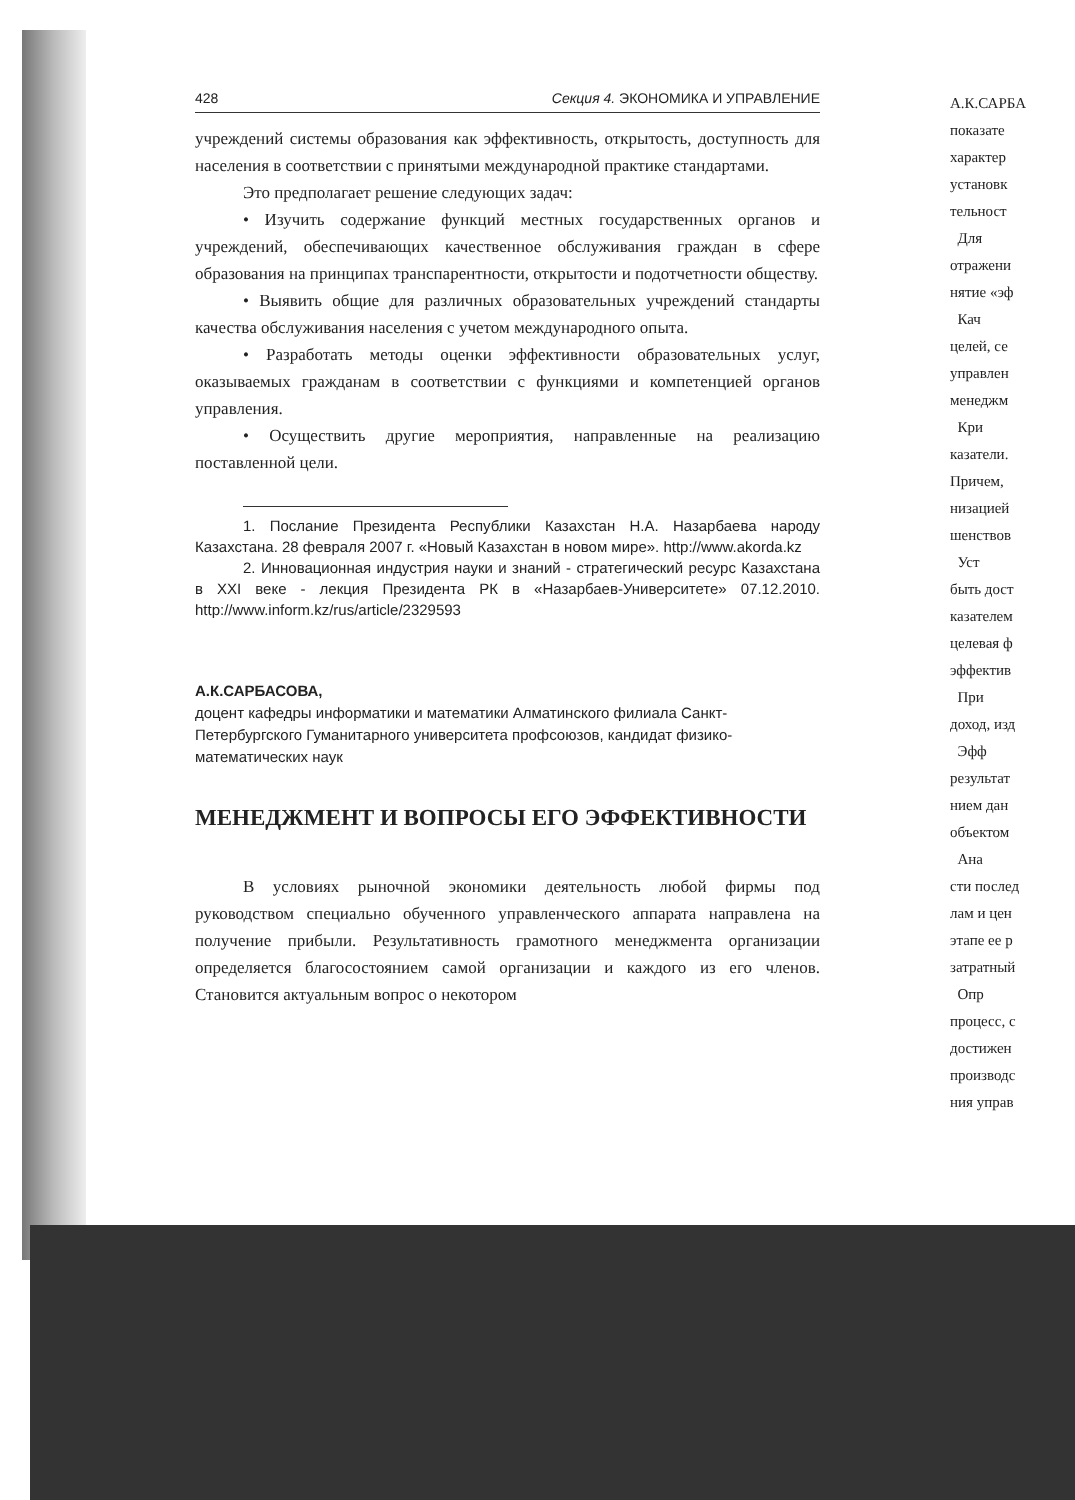428 Секция 4. ЭКОНОМИКА И УПРАВЛЕНИЕ
учреждений системы образования как эффективность, открытость, доступность для населения в соответствии с принятыми международной практике стандартами.
Это предполагает решение следующих задач:
• Изучить содержание функций местных государственных органов и учреждений, обеспечивающих качественное обслуживания граждан в сфере образования на принципах транспарентности, открытости и подотчетности обществу.
• Выявить общие для различных образовательных учреждений стандарты качества обслуживания населения с учетом международного опыта.
• Разработать методы оценки эффективности образовательных услуг, оказываемых гражданам в соответствии с функциями и компетенцией органов управления.
• Осуществить другие мероприятия, направленные на реализацию поставленной цели.
1. Послание Президента Республики Казахстан Н.А. Назарбаева народу Казахстана. 28 февраля 2007 г. «Новый Казахстан в новом мире». http://www.akorda.kz
2. Инновационная индустрия науки и знаний - стратегический ресурс Казахстана в XXI веке - лекция Президента РК в «Назарбаев-Университете» 07.12.2010. http://www.inform.kz/rus/article/2329593
А.К.САРБАСОВА,
доцент кафедры информатики и математики Алматинского филиала Санкт-Петербургского Гуманитарного университета профсоюзов, кандидат физико-математических наук
МЕНЕДЖМЕНТ И ВОПРОСЫ ЕГО ЭФФЕКТИВНОСТИ
В условиях рыночной экономики деятельность любой фирмы под руководством специально обученного управленческого аппарата направлена на получение прибыли. Результативность грамотного менеджмента организации определяется благосостоянием самой организации и каждого из его членов. Становится актуальным вопрос о некотором
А.К.САРБА
показате
характер
установк
тельност
Для
отражени
нятие «эф
Кач
целей, се
управлен
менеджм
Кри
казатели.
Причем,
низацией
шенствов
Уст
быть дост
казателем
целевая ф
эффектив
При
доход, изд
Эфф
результат
нием дан
объектом
Ана
сти послед
лам и цен
этапе ее р
затратный
Опр
процесс, с
достижен
производс
ния управ